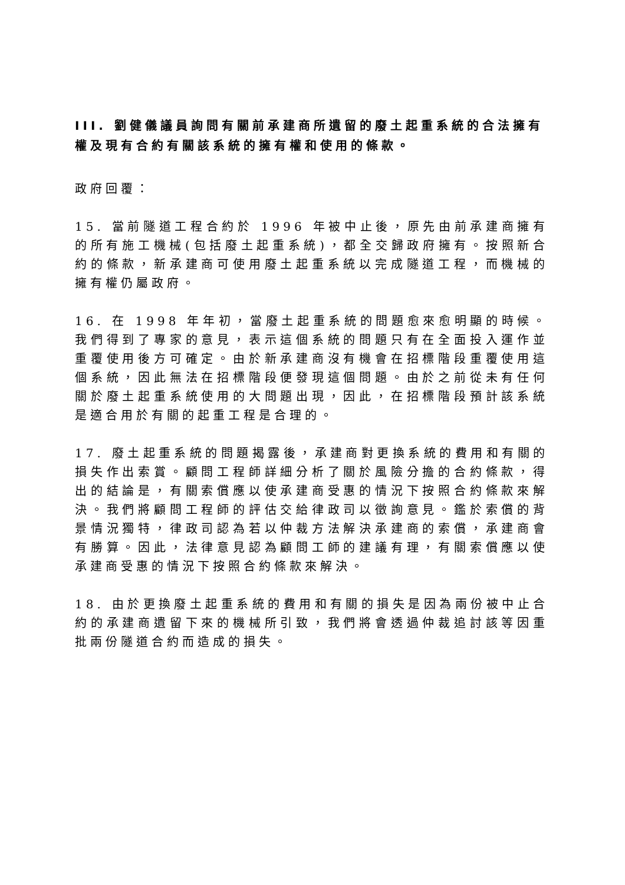III. 劉健儀議員詢問有關前承建商所遺留的廢土起重系統的合法擁有權及現有合約有關該系統的擁有權和使用的條款。
政府回覆：
15. 當前隧道工程合約於 1996 年被中止後，原先由前承建商擁有的所有施工機械(包括廢土起重系統)，都全交歸政府擁有。按照新合約的條款，新承建商可使用廢土起重系統以完成隧道工程，而機械的擁有權仍屬政府。
16. 在 1998 年年初，當廢土起重系統的問題愈來愈明顯的時候。我們得到了專家的意見，表示這個系統的問題只有在全面投入運作並重覆使用後方可確定。由於新承建商沒有機會在招標階段重覆使用這個系統，因此無法在招標階段便發現這個問題。由於之前從未有任何關於廢土起重系統使用的大問題出現，因此，在招標階段預計該系統是適合用於有關的起重工程是合理的。
17. 廢土起重系統的問題揭露後，承建商對更換系統的費用和有關的損失作出索賞。顧問工程師詳細分析了關於風險分擔的合約條款，得出的結論是，有關索償應以使承建商受惠的情況下按照合約條款來解決。我們將顧問工程師的評估交給律政司以徵詢意見。鑑於索償的背景情況獨特，律政司認為若以仲裁方法解決承建商的索償，承建商會有勝算。因此，法律意見認為顧問工師的建議有理，有關索償應以使承建商受惠的情況下按照合約條款來解決。
18. 由於更換廢土起重系統的費用和有關的損失是因為兩份被中止合約的承建商遺留下來的機械所引致，我們將會透過仲裁追討該等因重批兩份隧道合約而造成的損失。